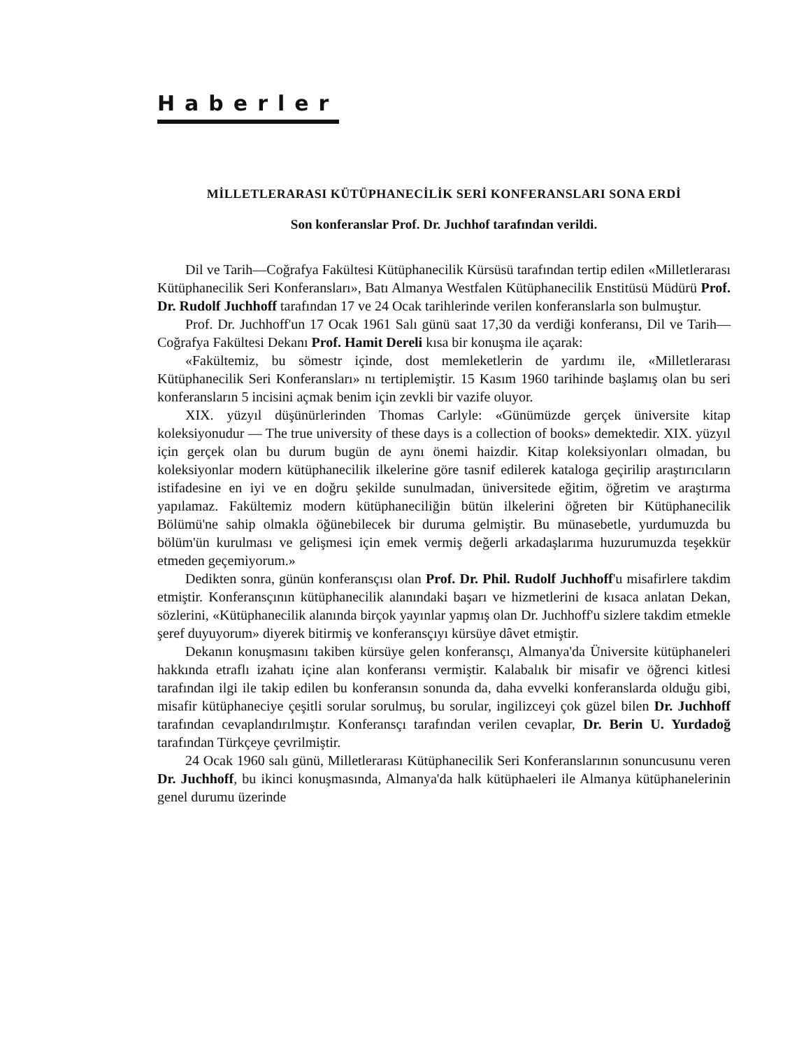Haberler
MİLLETLERARASI KÜTÜPHANECİLİK SERİ KONFERANSLARI SONA ERDİ
Son konferanslar Prof. Dr. Juchhof tarafından verildi.
Dil ve Tarih—Coğrafya Fakültesi Kütüphanecilik Kürsüsü tarafından tertip edilen «Milletlerarası Kütüphanecilik Seri Konferansları», Batı Almanya Westfalen Kütüphanecilik Enstitüsü Müdürü Prof. Dr. Rudolf Juchhoff tarafından 17 ve 24 Ocak tarihlerinde verilen konferanslarla son bulmuştur.
Prof. Dr. Juchhoff'un 17 Ocak 1961 Salı günü saat 17,30 da verdiği konferansı, Dil ve Tarih—Coğrafya Fakültesi Dekanı Prof. Hamit Dereli kısa bir konuşma ile açarak:
«Fakültemiz, bu sömestr içinde, dost memleketlerin de yardımı ile, «Milletlerarası Kütüphanecilik Seri Konferansları» nı tertiplemiştir. 15 Kasım 1960 tarihinde başlamış olan bu seri konferansların 5 incisini açmak benim için zevkli bir vazife oluyor.
XIX. yüzyıl düşünürlerinden Thomas Carlyle: «Günümüzde gerçek üniversite kitap koleksiyonudur — The true university of these days is a collection of books» demektedir. XIX. yüzyıl için gerçek olan bu durum bugün de aynı önemi haizdir. Kitap koleksiyonları olmadan, bu koleksiyonlar modern kütüphanecilik ilkelerine göre tasnif edilerek kataloga geçirilip araştırıcıların istifadesine en iyi ve en doğru şekilde sunulmadan, üniversitede eğitim, öğretim ve araştırma yapılamaz. Fakültemiz modern kütüphaneciliğin bütün ilkelerini öğreten bir Kütüphanecilik Bölümü'ne sahip olmakla öğünebilecek bir duruma gelmiştir. Bu münasebetle, yurdumuzda bu bölüm'ün kurulması ve gelişmesi için emek vermiş değerli arkadaşlarıma huzurumuzda teşekkür etmeden geçemiyorum.»
Dedikten sonra, günün konferansçısı olan Prof. Dr. Phil. Rudolf Juchhoff'u misafirlere takdim etmiştir. Konferansçının kütüphanecilik alanındaki başarı ve hizmetlerini de kısaca anlatan Dekan, sözlerini, «Kütüphanecilik alanında birçok yayınlar yapmış olan Dr. Juchhoff'u sizlere takdim etmekle şeref duyuyorum» diyerek bitirmiş ve konferansçıyı kürsüye dâvet etmiştir.
Dekanın konuşmasını takiben kürsüye gelen konferansçı, Almanya'da Üniversite kütüphaneleri hakkında etraflı izahatı içine alan konferansı vermiştir. Kalabalık bir misafir ve öğrenci kitlesi tarafından ilgi ile takip edilen bu konferansın sonunda da, daha evvelki konferanslarda olduğu gibi, misafir kütüphaneciye çeşitli sorular sorulmuş, bu sorular, ingilizceyi çok güzel bilen Dr. Juchhoff tarafından cevaplandırılmıştır. Konferansçı tarafından verilen cevaplar, Dr. Berin U. Yurdadoğ tarafından Türkçeye çevrilmiştir.
24 Ocak 1960 salı günü, Milletlerarası Kütüphanecilik Seri Konferanslarının sonuncusunu veren Dr. Juchhoff, bu ikinci konuşmasında, Almanya'da halk kütüphaeleri ile Almanya kütüphanelerinin genel durumu üzerinde